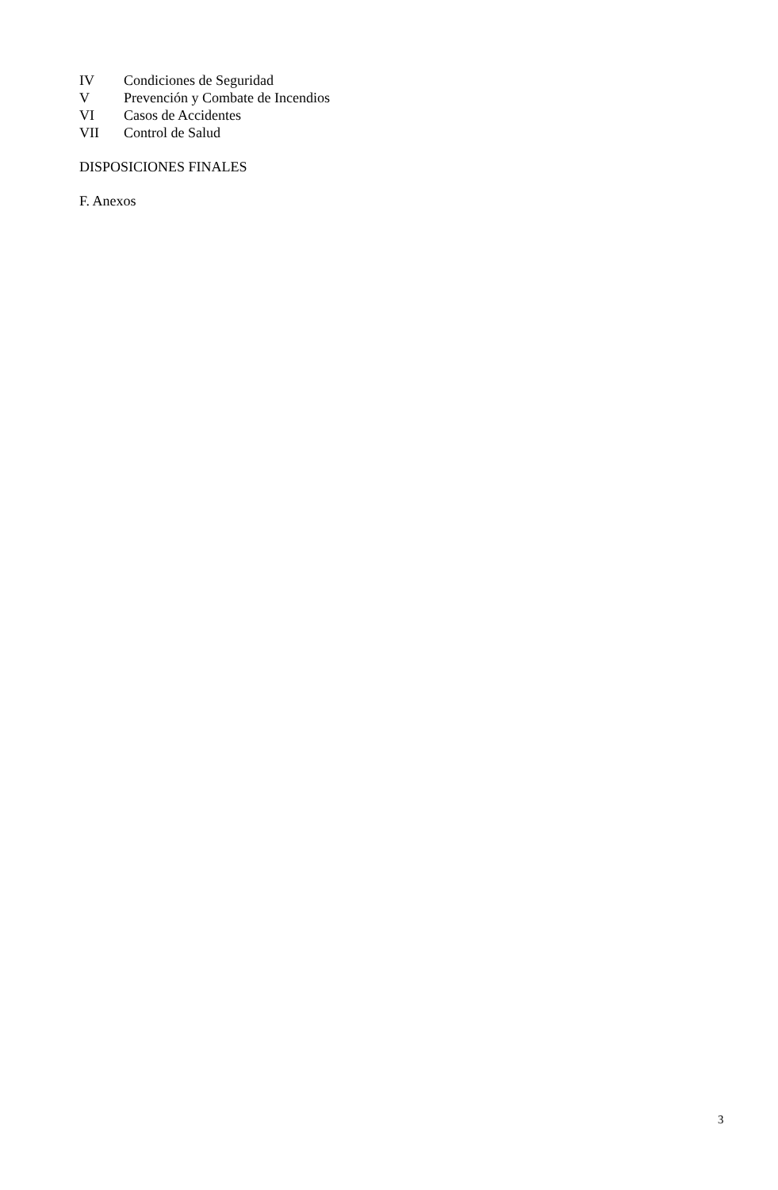IV Condiciones de Seguridad
V Prevención y Combate de Incendios
VI Casos de Accidentes
VII Control de Salud
DISPOSICIONES FINALES
F. Anexos
3